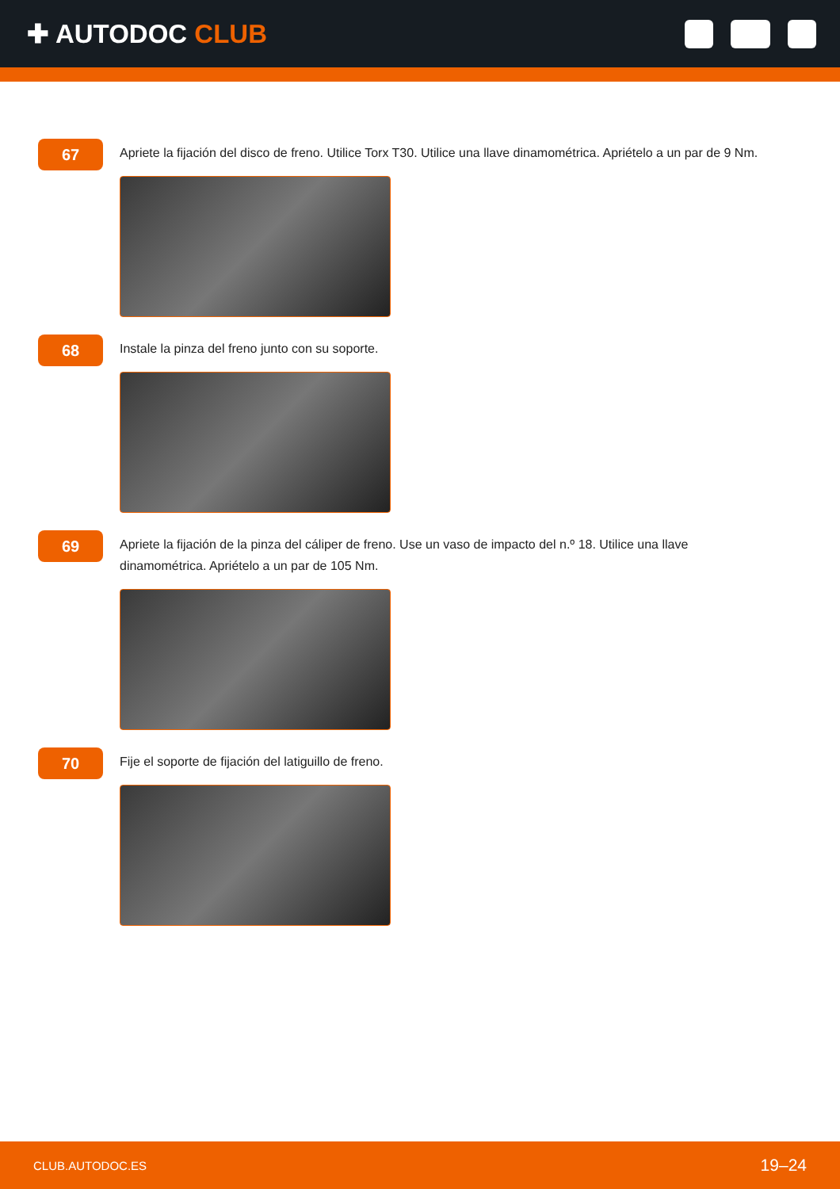✚ AUTODOC CLUB
67
Apriete la fijación del disco de freno. Utilice Torx T30. Utilice una llave dinamométrica. Apriételo a un par de 9 Nm.
68
Instale la pinza del freno junto con su soporte.
69
Apriete la fijación de la pinza del cáliper de freno. Use un vaso de impacto del n.º 18. Utilice una llave dinamométrica. Apriételo a un par de 105 Nm.
70
Fije el soporte de fijación del latiguillo de freno.
CLUB.AUTODOC.ES 19–24